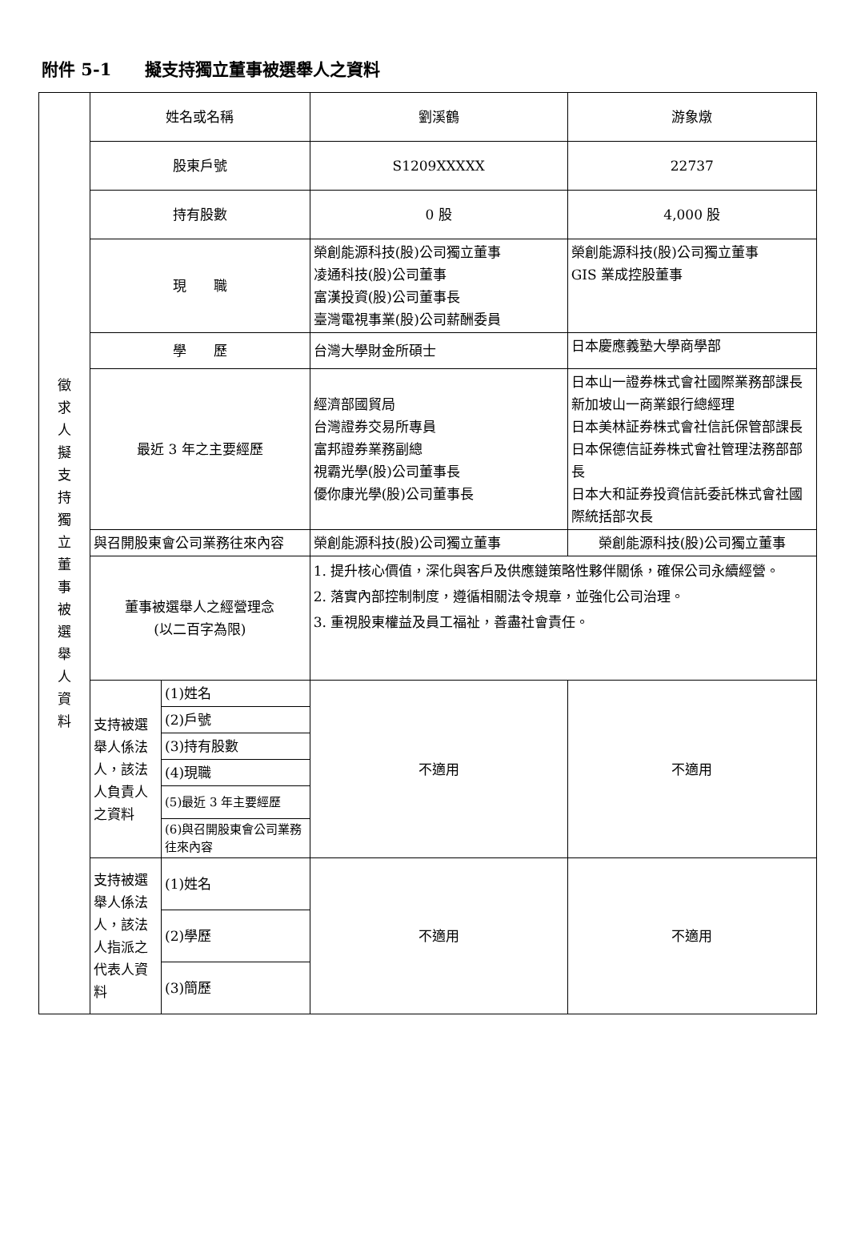附件 5-1　　擬支持獨立董事被選舉人之資料
| 徵 求 人 擬 支 持 獨 立 董 事 被 選 舉 人 資 料 | 姓名或名稱 | | 劉溪鶴 | 游象燉 |
| | 股東戶號 | | S1209XXXXX | 22737 |
| | 持有股數 | | 0 股 | 4,000 股 |
| | 現 職 | | 榮創能源科技(股)公司獨立董事 凌通科技(股)公司董事 富漢投資(股)公司董事長 臺灣電視事業(股)公司薪酬委員 | 榮創能源科技(股)公司獨立董事 GIS 業成控股董事 |
| | 學 歷 | | 台灣大學財金所碩士 | 日本慶應義塾大學商學部 |
| | 最近 3 年之主要經歷 | | 經濟部國貿局 台灣證券交易所專員 富邦證券業務副總 視霸光學(股)公司董事長 優你康光學(股)公司董事長 | 日本山一證券株式會社國際業務部課長 新加坡山一商業銀行總經理 日本美林証券株式會社信託保管部課長 日本保德信証券株式會社管理法務部部長 日本大和証券投資信託委託株式會社國際統括部次長 |
| | 與召開股東會公司業務往來內容 | | 榮創能源科技(股)公司獨立董事 | 榮創能源科技(股)公司獨立董事 |
| | 董事被選舉人之經營理念 (以二百字為限) | | 1. 提升核心價值，深化與客戶及供應鏈策略性夥伴關係，確保公司永續經營。 2. 落實內部控制制度，遵循相關法令規章，並強化公司治理。 3. 重視股東權益及員工福祉，善盡社會責任。 | |
| | 支持被選舉人係法人，該法人負責人之資料 | (1)姓名 | 不適用 | 不適用 |
| | | (2)戶號 | | |
| | | (3)持有股數 | | |
| | | (4)現職 | | |
| | | (5)最近 3 年主要經歷 | | |
| | | (6)與召開股東會公司業務往來內容 | | |
| | 支持被選舉人係法人，該法人指派之代表人資料 | (1)姓名 | 不適用 | 不適用 |
| | | (2)學歷 | | |
| | | (3)簡歷 | | |